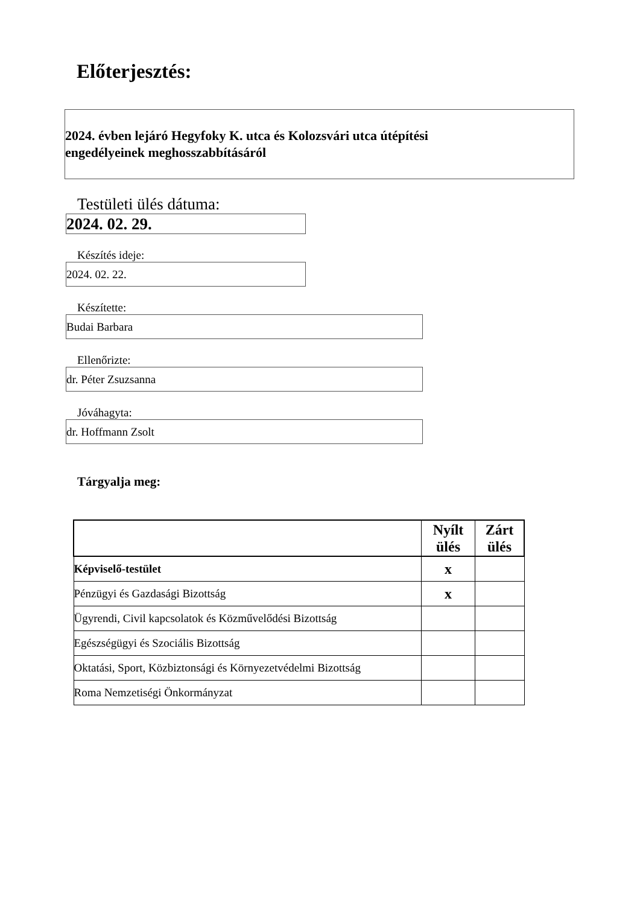Előterjesztés:
2024. évben lejáró Hegyfoky K. utca és Kolozsvári utca útépítési
engedélyeinek meghosszabbításáról
Testületi ülés dátuma:
2024. 02. 29.
Készítés ideje:
2024. 02. 22.
Készítette:
Budai Barbara
Ellenőrizte:
dr. Péter Zsuzsanna
Jóváhagyta:
dr. Hoffmann Zsolt
Tárgyalja meg:
| | Nyílt ülés | Zárt ülés |
| --- | --- | --- |
| Képviselő-testület | x | |
| Pénzügyi és Gazdasági Bizottság | x | |
| Ügyrendi, Civil kapcsolatok és Közművelődési Bizottság | | |
| Egészségügyi és Szociális Bizottság | | |
| Oktatási, Sport, Közbiztonsági és Környezetvédelmi Bizottság | | |
| Roma Nemzetiségi Önkormányzat | | |